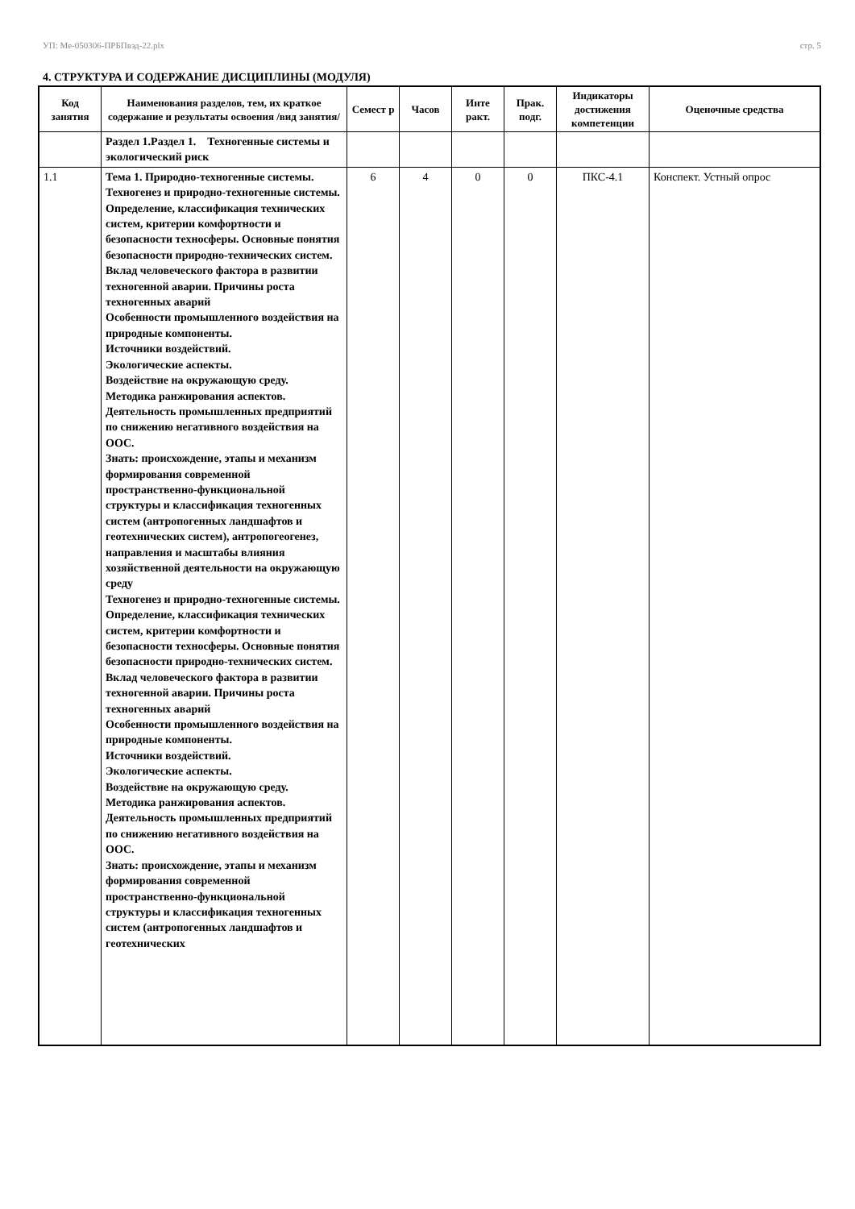УП: Ме-050306-ПРБПвэд-22.plx стр. 5
4. СТРУКТУРА И СОДЕРЖАНИЕ ДИСЦИПЛИНЫ (МОДУЛЯ)
| Код занятия | Наименования разделов, тем, их краткое содержание и результаты освоения /вид занятия/ | Семест р | Часов | Инте ракт. | Прак. подг. | Индикаторы достижения компетенции | Оценочные средства |
| --- | --- | --- | --- | --- | --- | --- | --- |
| | Раздел 1.Раздел 1. Техногенные системы и экологический риск | | | | | | |
| 1.1 | Тема 1. Природно-техногенные системы. Техногенез и природно-техногенные системы. Определение, классификация технических систем, критерии комфортности и безопасности техносферы. Основные понятия безопасности природно-технических систем. Вклад человеческого фактора в развитии техногенной аварии. Причины роста техногенных аварий Особенности промышленного воздействия на природные компоненты. Источники воздействий. Экологические аспекты. Воздействие на окружающую среду. Методика ранжирования аспектов. Деятельность промышленных предприятий по снижению негативного воздействия на ООС. Знать: происхождение, этапы и механизм формирования современной пространственно-функциональной структуры и классификация техногенных систем (антропогенных ландшафтов и геотехнических систем), антропогеогенез, направления и масштабы влияния хозяйственной деятельности на окружающую среду Техногенез и природно-техногенные системы. Определение, классификация технических систем, критерии комфортности и безопасности техносферы. Основные понятия безопасности природно-технических систем. Вклад человеческого фактора в развитии техногенной аварии. Причины роста техногенных аварий Особенности промышленного воздействия на природные компоненты. Источники воздействий. Экологические аспекты. Воздействие на окружающую среду. Методика ранжирования аспектов. Деятельность промышленных предприятий по снижению негативного воздействия на ООС. Знать: происхождение, этапы и механизм формирования современной пространственно-функциональной структуры и классификация техногенных систем (антропогенных ландшафтов и геотехнических | 6 | 4 | 0 | 0 | ПКС-4.1 | Конспект. Устный опрос |